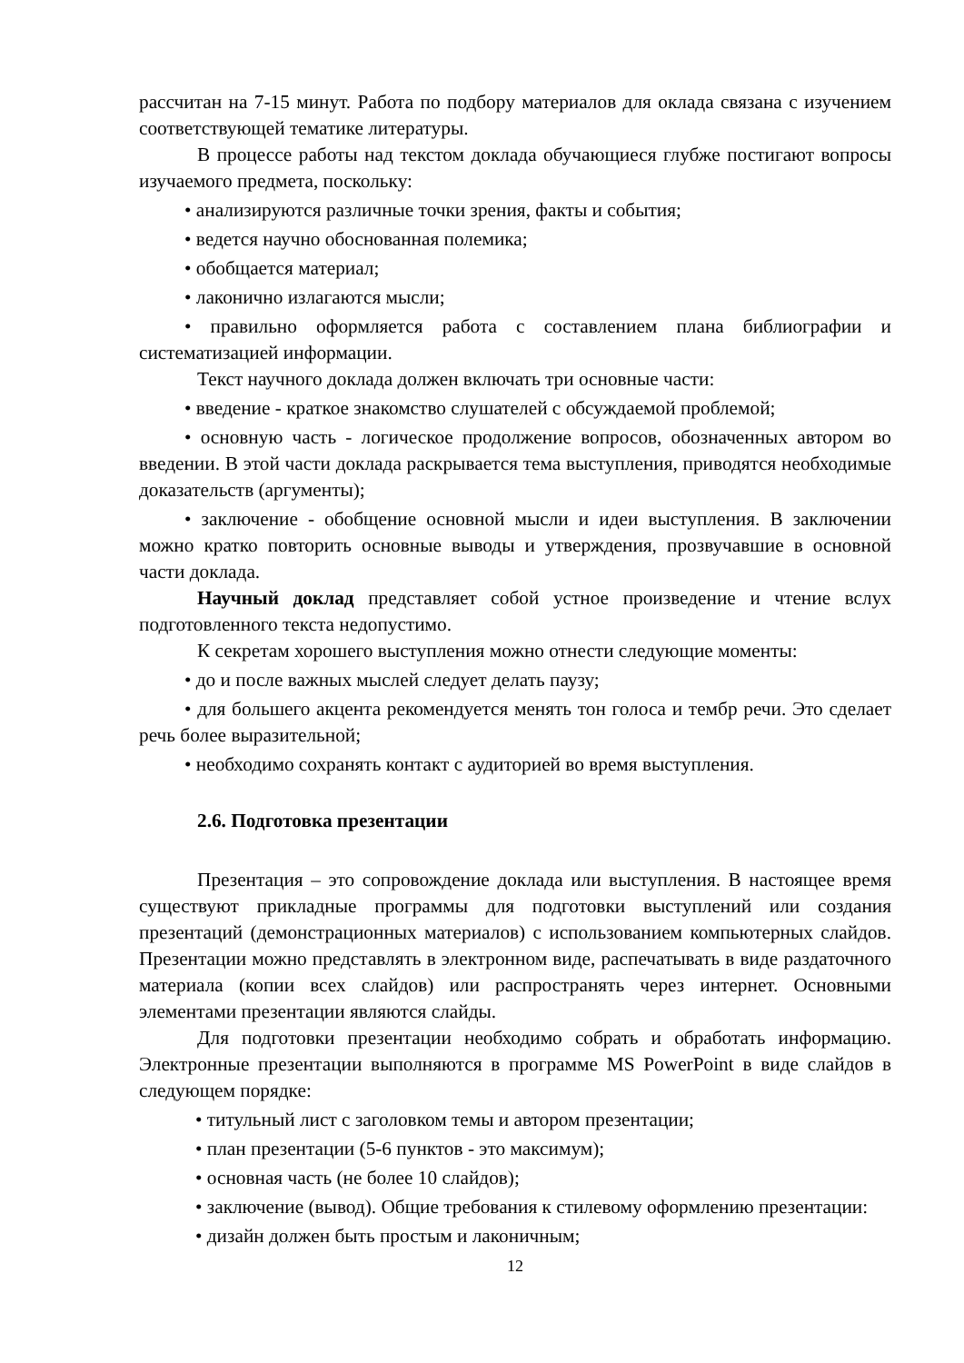рассчитан на 7-15 минут. Работа по подбору материалов для оклада связана с изучением соответствующей тематике литературы.
В процессе работы над текстом доклада обучающиеся глубже постигают вопросы изучаемого предмета, поскольку:
• анализируются различные точки зрения, факты и события;
• ведется научно обоснованная полемика;
• обобщается материал;
• лаконично излагаются мысли;
• правильно оформляется работа с составлением плана библиографии и систематизацией информации.
Текст научного доклада должен включать три основные части:
• введение - краткое знакомство слушателей с обсуждаемой проблемой;
• основную часть - логическое продолжение вопросов, обозначенных автором во введении. В этой части доклада раскрывается тема выступления, приводятся необходимые доказательств (аргументы);
• заключение - обобщение основной мысли и идеи выступления. В заключении можно кратко повторить основные выводы и утверждения, прозвучавшие в основной части доклада.
Научный доклад представляет собой устное произведение и чтение вслух подготовленного текста недопустимо.
К секретам хорошего выступления можно отнести следующие моменты:
• до и после важных мыслей следует делать паузу;
• для большего акцента рекомендуется менять тон голоса и тембр речи. Это сделает речь более выразительной;
• необходимо сохранять контакт с аудиторией во время выступления.
2.6. Подготовка презентации
Презентация – это сопровождение доклада или выступления. В настоящее время существуют прикладные программы для подготовки выступлений или создания презентаций (демонстрационных материалов) с использованием компьютерных слайдов. Презентации можно представлять в электронном виде, распечатывать в виде раздаточного материала (копии всех слайдов) или распространять через интернет. Основными элементами презентации являются слайды.
Для подготовки презентации необходимо собрать и обработать информацию. Электронные презентации выполняются в программе MS PowerPoint в виде слайдов в следующем порядке:
• титульный лист с заголовком темы и автором презентации;
• план презентации (5-6 пунктов - это максимум);
• основная часть (не более 10 слайдов);
• заключение (вывод). Общие требования к стилевому оформлению презентации:
• дизайн должен быть простым и лаконичным;
12